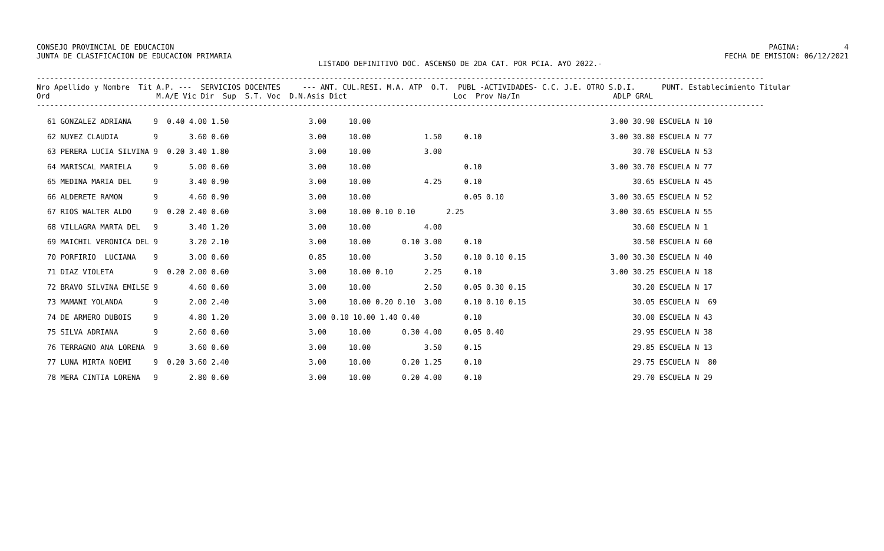CONSEJO PROVINCIAL DE EDUCACION
JUNTA DE CLASIFICACION DE EDUCACION PRIMARIA
PAGINA:          4
FECHA DE EMISION: 06/12/2021
LISTADO DEFINITIVO DOC. ASCENSO DE 2DA CAT. POR PCIA. A¥O 2022.-
--------------------------------------------------------------------------------------------------------------------------------------------------------------------
Nro Apellido y Nombre  Tit A.P. ---  SERVICIOS DOCENTES     --- ANT. CUL.RESI. M.A. ATP  O.T.  PUBL -ACTIVIDADES- C.C. J.E. OTRO S.D.I.      PUNT. Establecimiento Titular
Ord                        M.A/E Vic Dir  Sup  S.T. Voc  D.N.Asis Dict                        Loc  Prov Na/In                     ADLP GRAL
--------------------------------------------------------------------------------------------------------------------------------------------------------------------
61 GONZALEZ ADRIANA     9  0.40 4.00 1.50                  3.00     10.00                                                      3.00 30.90 ESCUELA N 10
62 NU¥EZ CLAUDIA        9       3.60 0.60                  3.00     10.00            1.50     0.10                             3.00 30.80 ESCUELA N 77
63 PERERA LUCIA SILVINA 9  0.20 3.40 1.80                  3.00     10.00            3.00                                           30.70 ESCUELA N 53
64 MARISCAL MARIELA     9       5.00 0.60                  3.00     10.00                     0.10                             3.00 30.70 ESCUELA N 77
65 MEDINA MARIA DEL     9       3.40 0.90                  3.00     10.00            4.25     0.10                                  30.65 ESCUELA N 45
66 ALDERETE RAMON       9       4.60 0.90                  3.00     10.00                     0.05 0.10                        3.00 30.65 ESCUELA N 52
67 RIOS WALTER ALDO     9  0.20 2.40 0.60                  3.00     10.00 0.10 0.10       2.25                                 3.00 30.65 ESCUELA N 55
68 VILLAGRA MARTA DEL   9       3.40 1.20                  3.00     10.00            4.00                                           30.60 ESCUELA N 1
69 MAICHIL VERONICA DEL 9       3.20 2.10                  3.00     10.00       0.10 3.00     0.10                                  30.50 ESCUELA N 60
70 PORFIRIO  LUCIANA    9       3.00 0.60                  0.85     10.00            3.50     0.10 0.10 0.15                   3.00 30.30 ESCUELA N 40
71 DIAZ VIOLETA         9  0.20 2.00 0.60                  3.00     10.00 0.10       2.25     0.10                             3.00 30.25 ESCUELA N 18
72 BRAVO SILVINA EMILSE 9       4.60 0.60                  3.00     10.00            2.50     0.05 0.30 0.15                        30.20 ESCUELA N 17
73 MAMANI YOLANDA       9       2.00 2.40                  3.00     10.00 0.20 0.10  3.00     0.10 0.10 0.15                        30.05 ESCUELA N  69
74 DE ARMERO DUBOIS     9       4.80 1.20                  3.00 0.10 10.00 1.40 0.40          0.10                                  30.00 ESCUELA N 43
75 SILVA ADRIANA        9       2.60 0.60                  3.00     10.00       0.30 4.00     0.05 0.40                             29.95 ESCUELA N 38
76 TERRAGNO ANA LORENA  9       3.60 0.60                  3.00     10.00            3.50     0.15                                  29.85 ESCUELA N 13
77 LUNA MIRTA NOEMI     9  0.20 3.60 2.40                  3.00     10.00       0.20 1.25     0.10                                  29.75 ESCUELA N  80
78 MERA CINTIA LORENA   9       2.80 0.60                  3.00     10.00       0.20 4.00     0.10                                  29.70 ESCUELA N 29